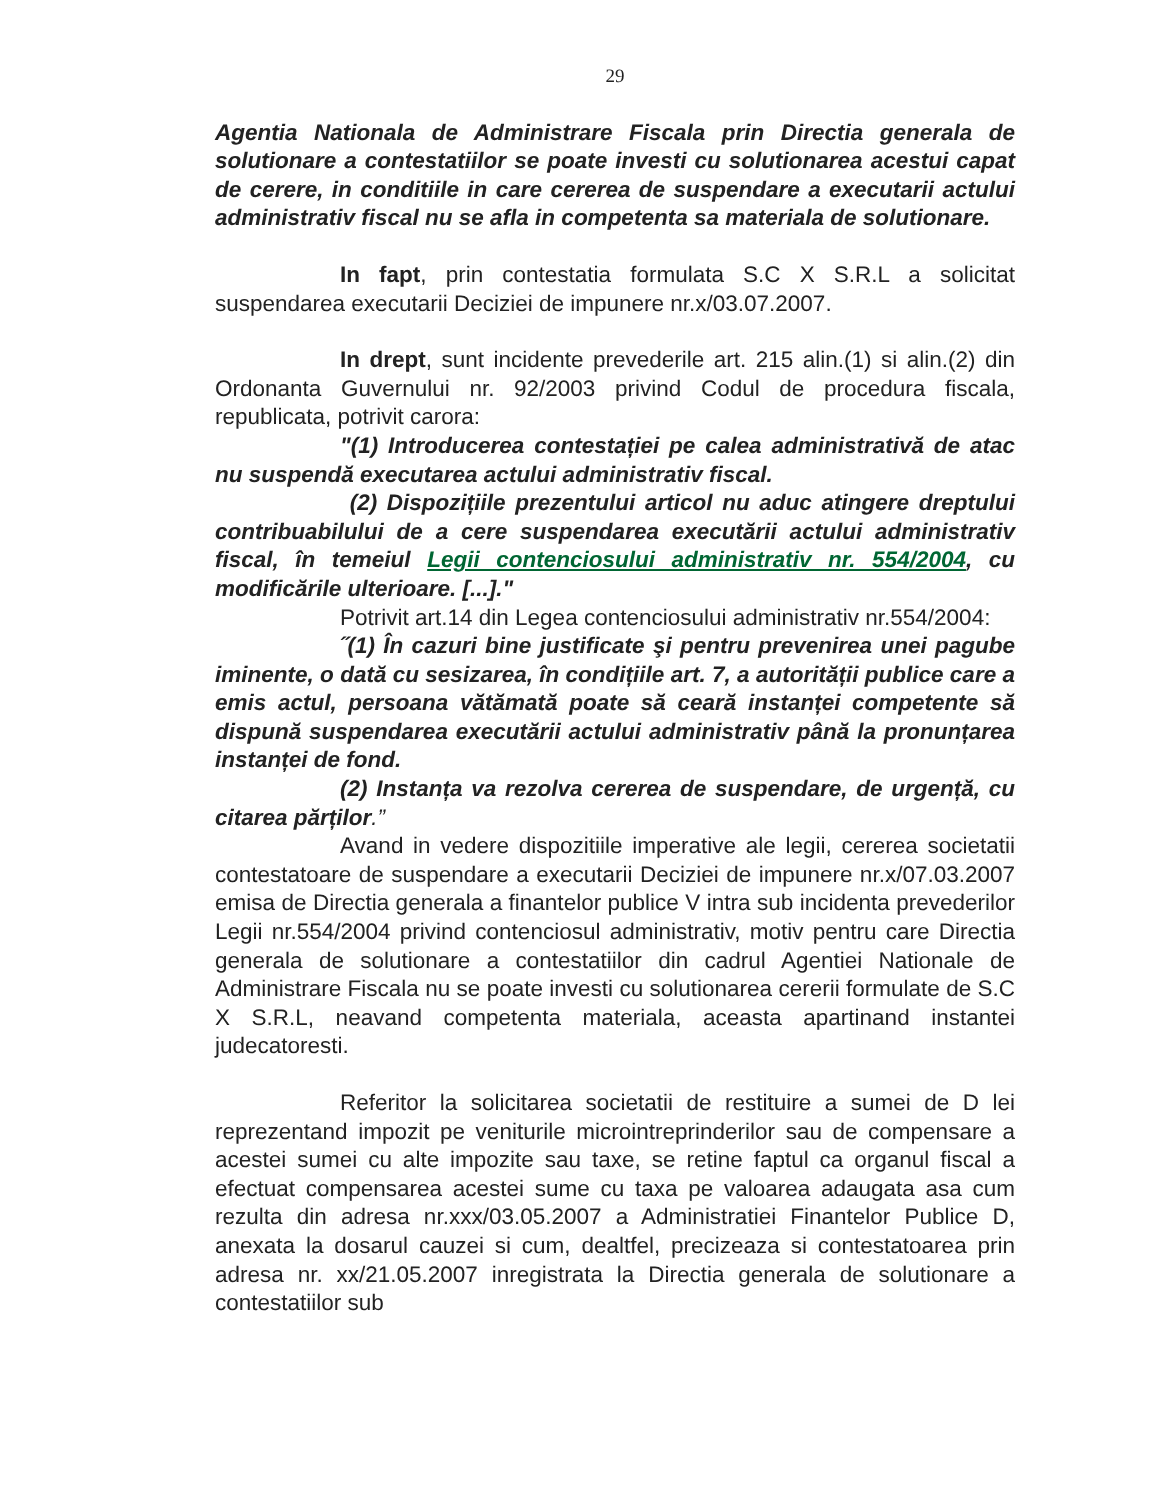29
Agentia Nationala de Administrare Fiscala prin Directia generala de solutionare a contestatiilor se poate investi cu solutionarea acestui capat de cerere, in conditiile in care cererea de suspendare a executarii actului administrativ fiscal nu se afla in competenta sa materiala de solutionare.
In fapt, prin contestatia formulata S.C X S.R.L a solicitat suspendarea executarii Deciziei de impunere nr.x/03.07.2007.
In drept, sunt incidente prevederile art. 215 alin.(1) si alin.(2) din Ordonanta Guvernului nr. 92/2003 privind Codul de procedura fiscala, republicata, potrivit carora:
"(1) Introducerea contestației pe calea administrativă de atac nu suspendă executarea actului administrativ fiscal.
(2) Dispozițiile prezentului articol nu aduc atingere dreptului contribuabilului de a cere suspendarea executării actului administrativ fiscal, în temeiul Legii contenciosului administrativ nr. 554/2004, cu modificările ulterioare. [...]."
Potrivit art.14 din Legea contenciosului administrativ nr.554/2004:
˝(1) În cazuri bine justificate şi pentru prevenirea unei pagube iminente, o dată cu sesizarea, în condițiile art. 7, a autorității publice care a emis actul, persoana vătămată poate să ceară instanței competente să dispună suspendarea executării actului administrativ până la pronunțarea instanței de fond.
(2) Instanța va rezolva cererea de suspendare, de urgență, cu citarea părților.”
Avand in vedere dispozitiile imperative ale legii, cererea societatii contestatoare de suspendare a executarii Deciziei de impunere nr.x/07.03.2007 emisa de Directia generala a finantelor publice V intra sub incidenta prevederilor Legii nr.554/2004 privind contenciosul administrativ, motiv pentru care Directia generala de solutionare a contestatiilor din cadrul Agentiei Nationale de Administrare Fiscala nu se poate investi cu solutionarea cererii formulate de S.C X S.R.L, neavand competenta materiala, aceasta apartinand instantei judecatoresti.
Referitor la solicitarea societatii de restituire a sumei de D lei reprezentand impozit pe veniturile microintreprinderilor sau de compensare a acestei sumei cu alte impozite sau taxe, se retine faptul ca organul fiscal a efectuat compensarea acestei sume cu taxa pe valoarea adaugata asa cum rezulta din adresa nr.xxx/03.05.2007 a Administratiei Finantelor Publice D, anexata la dosarul cauzei si cum, dealtfel, precizeaza si contestatoarea prin adresa nr. xx/21.05.2007 inregistrata la Directia generala de solutionare a contestatiilor sub